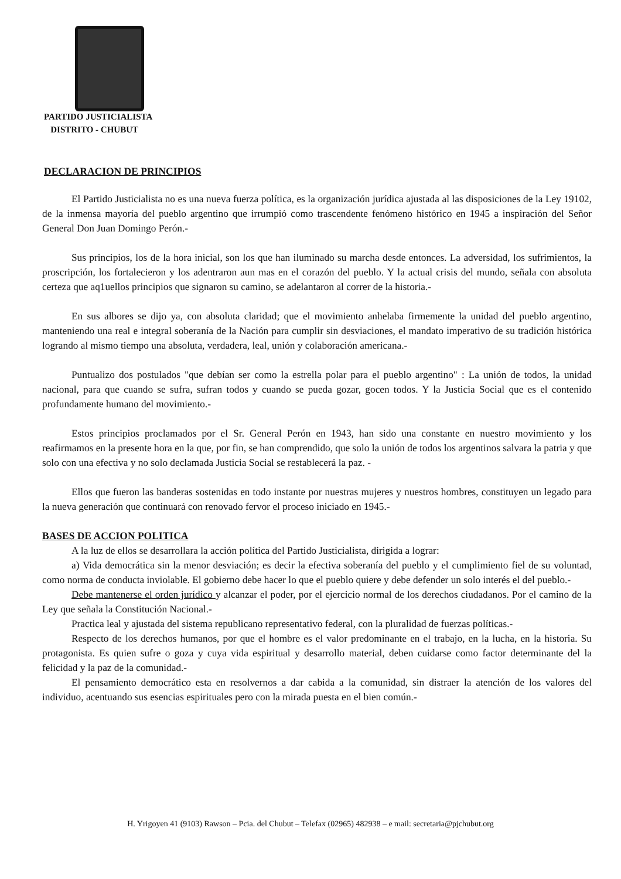PARTIDO JUSTICIALISTA
DISTRITO - CHUBUT
DECLARACION DE PRINCIPIOS
El Partido Justicialista no es una nueva fuerza política, es la organización jurídica ajustada al las disposiciones de la Ley 19102, de la inmensa mayoría del pueblo argentino que irrumpió como trascendente fenómeno histórico en 1945 a inspiración del Señor General Don Juan Domingo Perón.-
Sus principios, los de la hora inicial, son los que han iluminado su marcha desde entonces. La adversidad, los sufrimientos, la proscripción, los fortalecieron y los adentraron aun mas en el corazón del pueblo. Y la actual crisis del mundo, señala con absoluta certeza que aq1uellos principios que signaron su camino, se adelantaron al correr de la historia.-
En sus albores se dijo ya, con absoluta claridad; que el movimiento anhelaba firmemente la unidad del pueblo argentino, manteniendo una real e integral soberanía de la Nación para cumplir sin desviaciones, el mandato imperativo de su tradición histórica logrando al mismo tiempo una absoluta, verdadera, leal, unión y colaboración americana.-
Puntualizo dos postulados "que debían ser como la estrella polar para el pueblo argentino" : La unión de todos, la unidad nacional, para que cuando se sufra, sufran todos y cuando se pueda gozar, gocen todos. Y la Justicia Social que es el contenido profundamente humano del movimiento.-
Estos principios proclamados por el Sr. General Perón en 1943, han sido una constante en nuestro movimiento y los reafirmamos en la presente hora en la que, por fin, se han comprendido, que solo la unión de todos los argentinos salvara la patria y que solo con una efectiva y no solo declamada Justicia Social se restablecerá la paz. -
Ellos que fueron las banderas sostenidas en todo instante por nuestras mujeres y nuestros hombres, constituyen un legado para la nueva generación que continuará con renovado fervor el proceso iniciado en 1945.-
BASES DE ACCION POLITICA
A la luz de ellos se desarrollara la acción política del Partido Justicialista, dirigida a lograr:
a) Vida democrática sin la menor desviación; es decir la efectiva soberanía del pueblo y el cumplimiento fiel de su voluntad, como norma de conducta inviolable. El gobierno debe hacer lo que el pueblo quiere y debe defender un solo interés el del pueblo.-
Debe mantenerse el orden jurídico y alcanzar el poder, por el ejercicio normal de los derechos ciudadanos. Por el camino de la Ley que señala la Constitución Nacional.-
Practica leal y ajustada del sistema republicano representativo federal, con la pluralidad de fuerzas políticas.-
Respecto de los derechos humanos, por que el hombre es el valor predominante en el trabajo, en la lucha, en la historia. Su protagonista. Es quien sufre o goza y cuya vida espiritual y desarrollo material, deben cuidarse como factor determinante del la felicidad y la paz de la comunidad.-
El pensamiento democrático esta en resolvernos a dar cabida a la comunidad, sin distraer la atención de los valores del individuo, acentuando sus esencias espirituales pero con la mirada puesta en el bien común.-
H. Yrigoyen 41 (9103) Rawson – Pcia. del Chubut – Telefax (02965) 482938 – e mail: secretaria@pjchubut.org